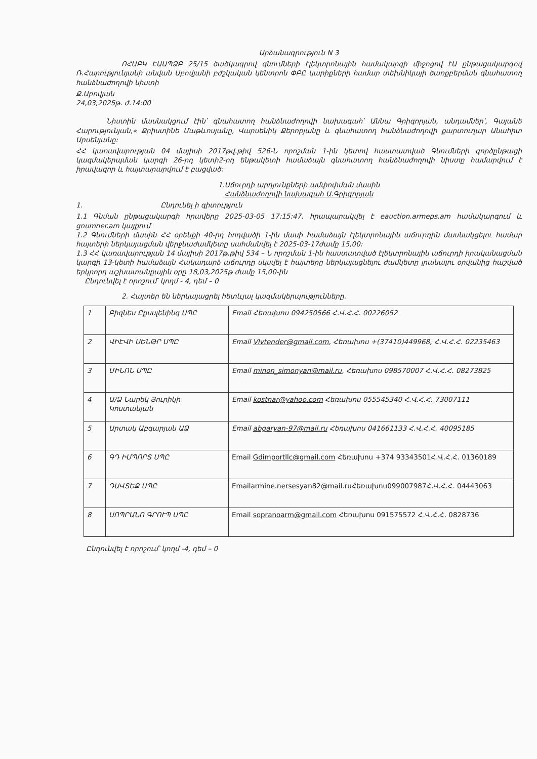Արձանագրություն N 3
ՈՀԱԲԿ ԷԱԱՊՁԲ 25/15 ծածկագրով գնումների էլեկտրոնային համակարգի միջոցով էԱ ընթացակարգով Ռ.Հարությունյանի անվան Աբովյանի բժշկական կենտրոն ՓԲԸ կարիքների համար տեխնիկայի ծառքբերման գնահատող հանձնաժողովի նիստի
Ք.Աբովյան
24,03,2025թ. ժ.14:00
Նիստին մասնակցում էին՝ գնահատող հանձնաժողովի նախագահ՝ Աննա Գրիգորյան, անդամներ՝, Գայանե Հարությունյան,« Քրիստինե Մաթևոսյանը, Վարսենիկ Քերոբյանը և գնահատող հանձնաժողովի քարտուղար Անահիտ Արսենյանը:
ՀՀ կառավարության 04 մայիսի 2017թվ.թիվ 526-Ն որոշման 1-ին կետով հաստատված Գնումների գործընթացի կազմակերպման կարգի 26-րդ կետի2-րդ ենթակետի համաձայն գնահատող հանձնաժողովի նիստը համարվում է իրավազոր և հայտարարվում է բացված:
1.Աճուրդի արդյունքների ամփոփման մասին
Հանձնաժողովի նախագահ Ա.Գրիգորյան
1. Ընդունել ի գիտություն
1.1 Գնման ընթացակարգի հրավերը 2025-03-05 17:15:47. հրապարակվել է eauction.armeps.am համակարգում և gnumner.am կայքում
1.2 Գնումների մասին ՀՀ օրենքի 40-րդ հոդվածի 1-ին մասի համաձայն էլեկտրոնային աճուրդին մասնակցելու համար հայտերի ներկայացման վերջնաժամկետը սահմանվել է 2025-03-17ժամը 15,00:
1.3 ՀՀ կառավարության 14 մայիսի 2017թ.թիվ 534 – Ն որոշման 1-ին հաստատված էլեկտրոնային աճուրդի իրականացման կարգի 13-կետի համաձայն Հակադարձ աճուրդը սկսվել է հայտերը ներկայացնելու ժամկետը լրանալու օրվանից հաշված երկրորդ աշխատանքային օրը 18,03,2025թ ժամը 15,00-ին
Ընդունվել է որոշում՝ կողմ - 4, դեմ – 0
2. Հայտեր են ներկայացրել հետևյալ կազմակերպությունները.
| 1 | Բիզնես Ըքսսլենինգ ՍՊԸ | Email Հեռախոս 094250566 Հ.Վ.Հ.Հ. 00226052 |
| 2 | ՎԻԷՎԻ ՍԵՆԹՐ ՍՊԸ | Email Vlvtender@gmail.com , Հեռախոս +(37410)449968, Հ.Վ.Հ.Հ. 02235463 |
| 3 | ՄԻՆՈՆ ՍՊԸ | Email minon_simonyan@mail.ru , Հեռախոս 098570007 Հ.Վ.Հ.Հ. 08273825 |
| 4 | Ա/Ձ Նարեկ Յուրիկի Կոստանյան | Email kostnar@yahoo.com Հեռախոս 055545340 Հ.Վ.Հ.Հ. 73007111 |
| 5 | Արտակ Աբգարյան ԱՁ | Email abgaryan-97@mail.ru Հեռախոս 041661133 Հ.Վ.Հ.Հ. 40095185 |
| 6 | ԳԴ ԻՄՊՈՐՏ ՍՊԸ | Email Gdimportllc@gmail.com Հեռախոս +374 93343501Հ.Վ.Հ.Հ. 01360189 |
| 7 | ԴԱՎՏԵՔ ՍՊԸ | Emailarmine.nersesyan82@mail.ruՀեռախոս099007987Հ.Վ.Հ.Հ. 04443063 |
| 8 | ՍՈՊՐԱՆՈ ԳՐՈՒՊ ՍՊԸ | Email sopranoarm@gmail.com Հեռախոս 091575572 Հ.Վ.Հ.Հ. 0828736 |
Ընդունվել է որոշում՝ կողմ -4, դեմ – 0